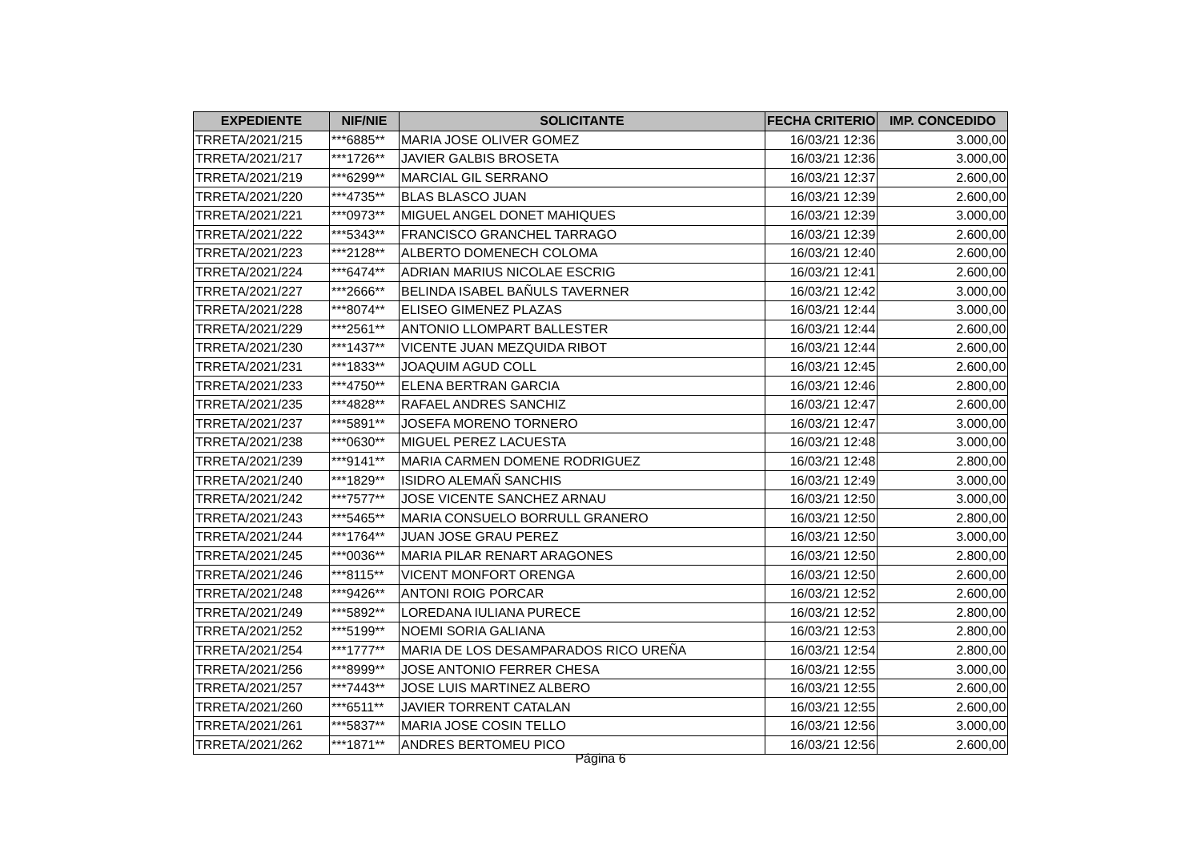| EXPEDIENTE | NIF/NIE | SOLICITANTE | FECHA CRITERIO | IMP. CONCEDIDO |
| --- | --- | --- | --- | --- |
| TRRETA/2021/215 | ***6885** | MARIA JOSE OLIVER GOMEZ | 16/03/21 12:36 | 3.000,00 |
| TRRETA/2021/217 | ***1726** | JAVIER GALBIS BROSETA | 16/03/21 12:36 | 3.000,00 |
| TRRETA/2021/219 | ***6299** | MARCIAL GIL SERRANO | 16/03/21 12:37 | 2.600,00 |
| TRRETA/2021/220 | ***4735** | BLAS BLASCO JUAN | 16/03/21 12:39 | 2.600,00 |
| TRRETA/2021/221 | ***0973** | MIGUEL ANGEL DONET MAHIQUES | 16/03/21 12:39 | 3.000,00 |
| TRRETA/2021/222 | ***5343** | FRANCISCO GRANCHEL TARRAGO | 16/03/21 12:39 | 2.600,00 |
| TRRETA/2021/223 | ***2128** | ALBERTO DOMENECH COLOMA | 16/03/21 12:40 | 2.600,00 |
| TRRETA/2021/224 | ***6474** | ADRIAN MARIUS NICOLAE ESCRIG | 16/03/21 12:41 | 2.600,00 |
| TRRETA/2021/227 | ***2666** | BELINDA ISABEL BAÑULS TAVERNER | 16/03/21 12:42 | 3.000,00 |
| TRRETA/2021/228 | ***8074** | ELISEO GIMENEZ PLAZAS | 16/03/21 12:44 | 3.000,00 |
| TRRETA/2021/229 | ***2561** | ANTONIO LLOMPART BALLESTER | 16/03/21 12:44 | 2.600,00 |
| TRRETA/2021/230 | ***1437** | VICENTE JUAN MEZQUIDA RIBOT | 16/03/21 12:44 | 2.600,00 |
| TRRETA/2021/231 | ***1833** | JOAQUIM AGUD COLL | 16/03/21 12:45 | 2.600,00 |
| TRRETA/2021/233 | ***4750** | ELENA BERTRAN GARCIA | 16/03/21 12:46 | 2.800,00 |
| TRRETA/2021/235 | ***4828** | RAFAEL ANDRES SANCHIZ | 16/03/21 12:47 | 2.600,00 |
| TRRETA/2021/237 | ***5891** | JOSEFA MORENO TORNERO | 16/03/21 12:47 | 3.000,00 |
| TRRETA/2021/238 | ***0630** | MIGUEL PEREZ LACUESTA | 16/03/21 12:48 | 3.000,00 |
| TRRETA/2021/239 | ***9141** | MARIA CARMEN DOMENE RODRIGUEZ | 16/03/21 12:48 | 2.800,00 |
| TRRETA/2021/240 | ***1829** | ISIDRO ALEMAÑ SANCHIS | 16/03/21 12:49 | 3.000,00 |
| TRRETA/2021/242 | ***7577** | JOSE VICENTE SANCHEZ ARNAU | 16/03/21 12:50 | 3.000,00 |
| TRRETA/2021/243 | ***5465** | MARIA CONSUELO BORRULL GRANERO | 16/03/21 12:50 | 2.800,00 |
| TRRETA/2021/244 | ***1764** | JUAN JOSE GRAU PEREZ | 16/03/21 12:50 | 3.000,00 |
| TRRETA/2021/245 | ***0036** | MARIA PILAR RENART ARAGONES | 16/03/21 12:50 | 2.800,00 |
| TRRETA/2021/246 | ***8115** | VICENT MONFORT ORENGA | 16/03/21 12:50 | 2.600,00 |
| TRRETA/2021/248 | ***9426** | ANTONI ROIG PORCAR | 16/03/21 12:52 | 2.600,00 |
| TRRETA/2021/249 | ***5892** | LOREDANA IULIANA PURECE | 16/03/21 12:52 | 2.800,00 |
| TRRETA/2021/252 | ***5199** | NOEMI SORIA GALIANA | 16/03/21 12:53 | 2.800,00 |
| TRRETA/2021/254 | ***1777** | MARIA DE LOS DESAMPARADOS RICO UREÑA | 16/03/21 12:54 | 2.800,00 |
| TRRETA/2021/256 | ***8999** | JOSE ANTONIO FERRER CHESA | 16/03/21 12:55 | 3.000,00 |
| TRRETA/2021/257 | ***7443** | JOSE LUIS MARTINEZ ALBERO | 16/03/21 12:55 | 2.600,00 |
| TRRETA/2021/260 | ***6511** | JAVIER TORRENT CATALAN | 16/03/21 12:55 | 2.600,00 |
| TRRETA/2021/261 | ***5837** | MARIA JOSE COSIN TELLO | 16/03/21 12:56 | 3.000,00 |
| TRRETA/2021/262 | ***1871** | ANDRES BERTOMEU PICO | 16/03/21 12:56 | 2.600,00 |
Página 6